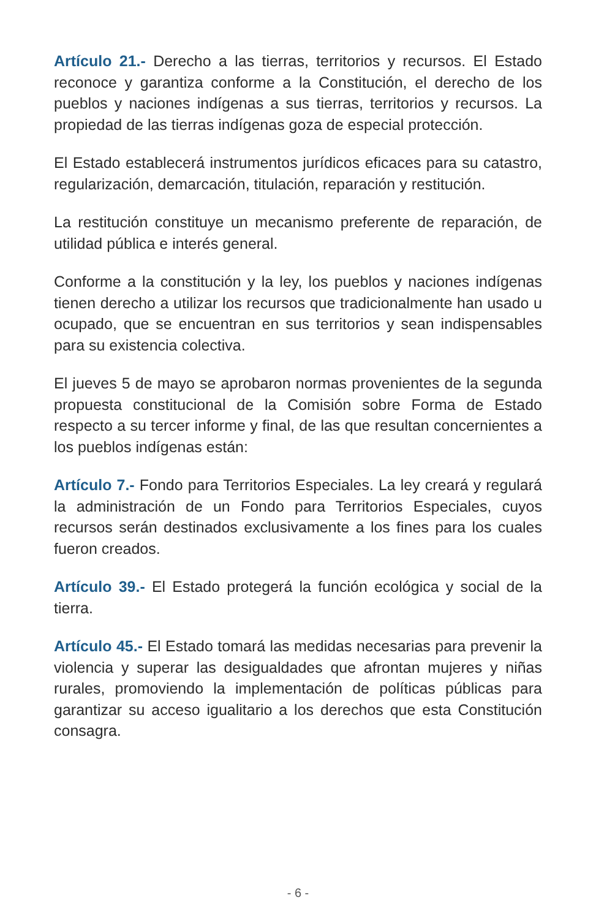Artículo 21.- Derecho a las tierras, territorios y recursos. El Estado reconoce y garantiza conforme a la Constitución, el derecho de los pueblos y naciones indígenas a sus tierras, territorios y recursos. La propiedad de las tierras indígenas goza de especial protección.
El Estado establecerá instrumentos jurídicos eficaces para su catastro, regularización, demarcación, titulación, reparación y restitución.
La restitución constituye un mecanismo preferente de reparación, de utilidad pública e interés general.
Conforme a la constitución y la ley, los pueblos y naciones indígenas tienen derecho a utilizar los recursos que tradicionalmente han usado u ocupado, que se encuentran en sus territorios y sean indispensables para su existencia colectiva.
El jueves 5 de mayo se aprobaron normas provenientes de la segunda propuesta constitucional de la Comisión sobre Forma de Estado respecto a su tercer informe y final, de las que resultan concernientes a los pueblos indígenas están:
Artículo 7.- Fondo para Territorios Especiales. La ley creará y regulará la administración de un Fondo para Territorios Especiales, cuyos recursos serán destinados exclusivamente a los fines para los cuales fueron creados.
Artículo 39.- El Estado protegerá la función ecológica y social de la tierra.
Artículo 45.- El Estado tomará las medidas necesarias para prevenir la violencia y superar las desigualdades que afrontan mujeres y niñas rurales, promoviendo la implementación de políticas públicas para garantizar su acceso igualitario a los derechos que esta Constitución consagra.
- 6 -